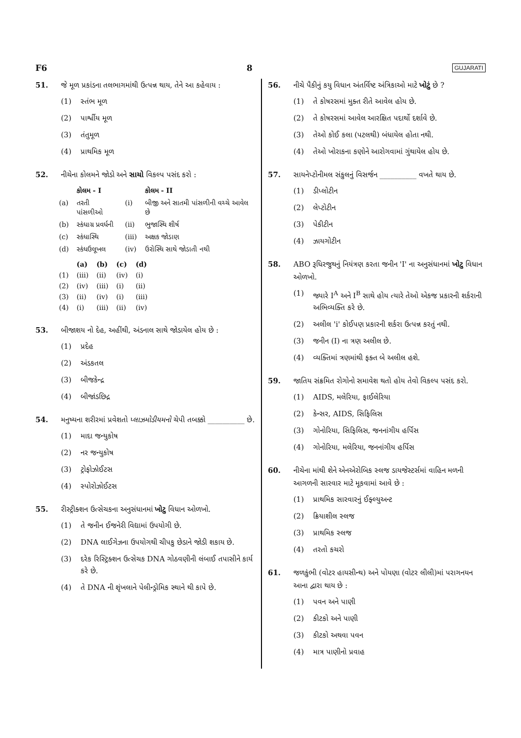F6 8 GUJARATI
51. જે મૂળ પ્રકાંડના તલભાગમાંથી ઉત્પન્ન થાય, તેને આ કહેવાય :
(1) સ્તંભ મૂળ
(2) પાર્શ્વીય મૂળ
(3) તંતુમૂળ
(4) પ્રાથમિક મૂળ
52. નીચેના કોલમને જોડો અને સાચો વિકલ્પ પસંદ કરો :
| | કોલમ - I | | કોલમ - II |
| --- | --- | --- | --- |
| (a) | તરતી પાંસળીઓ | (i) | બીજી અને સાતમી પાંસળીની વચ્ચે આવેલ છે |
| (b) | સ્કંધાગ્ર પ્રવર્ધની | (ii) | ભુજાસ્થિ શીર્ષ |
| (c) | સ્કંધાસ્થિ | (iii) | અક્ષક જોડાણ |
| (d) | સ્કંધઉલૂખલ | (iv) | ઉરોસ્થિ સાથે જોડાતી નથી |
| | (a) | (b) | (c) | (d) |
| --- | --- | --- | --- | --- |
| (1) | (iii) | (ii) | (iv) | (i) |
| (2) | (iv) | (iii) | (i) | (ii) |
| (3) | (ii) | (iv) | (i) | (iii) |
| (4) | (i) | (iii) | (ii) | (iv) |
53. બીજાશય નો દેહ, અહીંથી, અંડનાલ સાથે જોડાયેલ હોય છે :
(1) પ્રદેહ
(2) અંડકતલ
(3) બીજકેન્દ્ર
(4) બીજાંડછિદ્ર
54. મનુષ્યના શરીરમાં પ્રવેશતો પ્લાઝમોડીયમનો ચેપી તબક્કો __________ છે.
(1) માદા જન્યુકોષ
(2) નર જન્યુકોષ
(3) ટ્રોફોઝોઈટસ
(4) સ્પોરોઝોઈટસ
55. રીસ્ટ્રીક્શન ઉત્સેચકના અનુસંધાનમાં ખોટુ વિધાન ઓળખો.
(1) તે જનીન ઈજનેરી વિદ્યામાં ઉપયોગી છે.
(2) DNA લાઈગેઝના ઉપયોગથી ચીપકુ છેડાને જોડી શકાય છે.
(3) દરેક રિસ્ટ્રિક્શન ઉત્સેચક DNA ગોઠવણીની લંબાઈ તપાસીને કાર્ય કરે છે.
(4) તે DNA ની શૃંખલાને પેલીન્ડ્રોમિક સ્થાને થી કાપે છે.
56. નીચે પૈકીનું કયુ વિધાન અંતર્વિષ્ટ અંત્રિકાઓ માટે ખોટું છે ?
(1) તે કોષરસમાં મુક્ત રીતે આવેલ હોય છે.
(2) તે કોષરસમાં આવેલ આરક્ષિત પદાર્થો દર્શાવે છે.
(3) તેઓ કોઈ કલા (પટલથી) બંધાયેલ હોતા નથી.
(4) તેઓ ખોરાકના કણોને આરોગવામાં ગુંથાયેલ હોય છે.
57. સાયનેપ્ટોનીમલ સંકુલનું વિસર્જન __________ વખતે થાય છે.
(1) ડીપ્લોટીન
(2) લેપ્ટોટીન
(3) પેકીટીન
(4) ઝાયગોટીન
58. ABO રૂધિરજુથનું નિયંત્રણ કરતા જનીન 'I' ના અનુસંધાનમાં ખોટુ વિધાન ઓળખો.
(1) જ્યારે I<sup>A</sup> અને I<sup>B</sup> સાથે હોય ત્યારે તેઓ એકજ પ્રકારની શર્કરાની અભિવ્યક્તિ કરે છે.
(2) અલીલ 'i' કોઈપણ પ્રકારની શર્કરા ઉત્પન્ન કરતું નથી.
(3) જનીન (I) ના ત્રણ અલીલ છે.
(4) વ્યક્તિમાં ત્રણમાંથી ફક્ત બે અલીલ હશે.
59. જાતિય સંક્રમિત રોગોનો સમાવેશ થતો હોય તેવો વિકલ્પ પસંદ કરો.
(1) AIDS, મલેરિયા, ફાઈલેરિયા
(2) કેન્સર, AIDS, સિફિલિસ
(3) ગોનોરિયા, સિફિલિસ, જનનાંગીય હર્પિસ
(4) ગોનોરિયા, મલેરિયા, જનનાંગીય હર્પિસ
60. નીચેના માંથી શેને એનએરોબિક સ્લજ ડાયજેસ્ટર્સમાં વાહિન મળની આગળની સારવાર માટે મૂકવામાં આવે છે :
(1) પ્રાથમિક સારવારનું ઈફ્લ્યુઅન્ટ
(2) ક્રિયાશીલ સ્લજ
(3) પ્રાથમિક સ્લજ
(4) તરતો કચરો
61. જળકુંભી (વોટર હાયસીન્થ) અને પોયણા (વોટર લીલી)માં પરાગનયન આના દ્વારા થાય છે :
(1) પવન અને પાણી
(2) કીટકો અને પાણી
(3) કીટકો અથવા પવન
(4) માત્ર પાણીનો પ્રવાહ